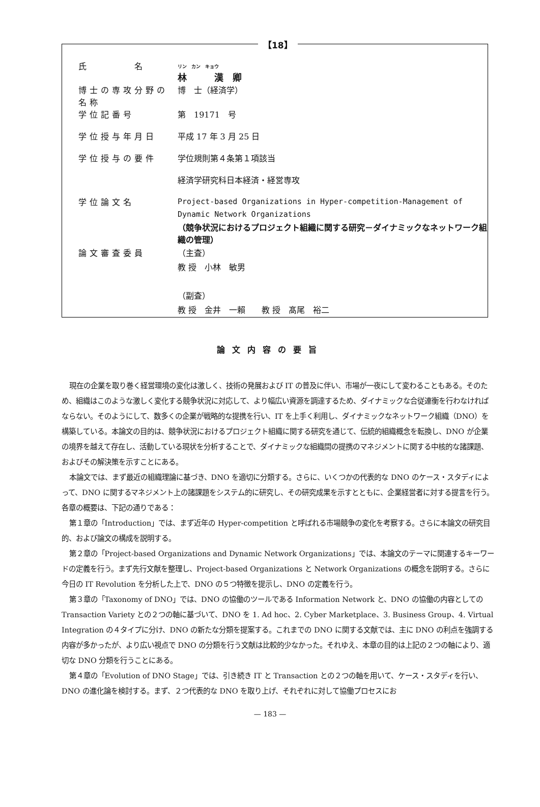【18】
| 氏 名 | リン カン キョウ 林 漢 卿 |
| 博士の専攻分野の名称 | 博 士（経済学） |
| 学位記番号 | 第 19171 号 |
| 学位授与年月日 | 平成 17 年 3 月 25 日 |
| 学位授与の要件 | 学位規則第４条第１項該当 |
| | 経済学研究科日本経済・経営専攻 |
| 学位論文名 | Project-based Organizations in Hyper-competition-Management of Dynamic Network Organizations （競争状況におけるプロジェクト組織に関する研究－ダイナミックなネットワーク組織の管理） |
| 論文審査委員 | （主査） 教 授 小林 敏男 （副査） 教 授 金井 一賴 教 授 髙尾 裕二 |
論文内容の要旨
現在の企業を取り巻く経営環境の変化は激しく、技術の発展および IT の普及に伴い、市場が一夜にして変わることもある。そのため、組織はこのような激しく変化する競争状況に対応して、より幅広い資源を調達するため、ダイナミックな合従連衡を行わなければならない。そのようにして、数多くの企業が戦略的な提携を行い、IT を上手く利用し、ダイナミックなネットワーク組織（DNO）を構築している。本論文の目的は、競争状況におけるプロジェクト組織に関する研究を通じて、伝統的組織概念を転換し、DNO が企業の境界を越えて存在し、活動している現状を分析することで、ダイナミックな組織間の提携のマネジメントに関する中核的な諸課題、およびその解決策を示すことにある。
本論文では、まず最近の組織理論に基づき、DNO を適切に分類する。さらに、いくつかの代表的な DNO のケース・スタディによって、DNO に関するマネジメント上の諸課題をシステム的に研究し、その研究成果を示すとともに、企業経営者に対する提言を行う。各章の概要は、下記の通りである：
第１章の「Introduction」では、まず近年の Hyper-competition と呼ばれる市場競争の変化を考察する。さらに本論文の研究目的、および論文の構成を説明する。
第２章の「Project-based Organizations and Dynamic Network Organizations」では、本論文のテーマに関連するキーワードの定義を行う。まず先行文献を整理し、Project-based Organizations と Network Organizations の概念を説明する。さらに今日の IT Revolution を分析した上で、DNO の５つ特徴を提示し、DNO の定義を行う。
第３章の「Taxonomy of DNO」では、DNO の協働のツールである Information Network と、DNO の協働の内容としての Transaction Variety との２つの軸に基づいて、DNO を 1. Ad hoc、2. Cyber Marketplace、3. Business Group、4. Virtual Integration の４タイプに分け、DNO の新たな分類を提案する。これまでの DNO に関する文献では、主に DNO の利点を強調する内容が多かったが、より広い視点で DNO の分類を行う文献は比較的少なかった。それゆえ、本章の目的は上記の２つの軸により、適切な DNO 分類を行うことにある。
第４章の「Evolution of DNO Stage」では、引き続き IT と Transaction との２つの軸を用いて、ケース・スタディを行い、DNO の進化論を検討する。まず、２つ代表的な DNO を取り上げ、それぞれに対して協働プロセスにお
— 183 —